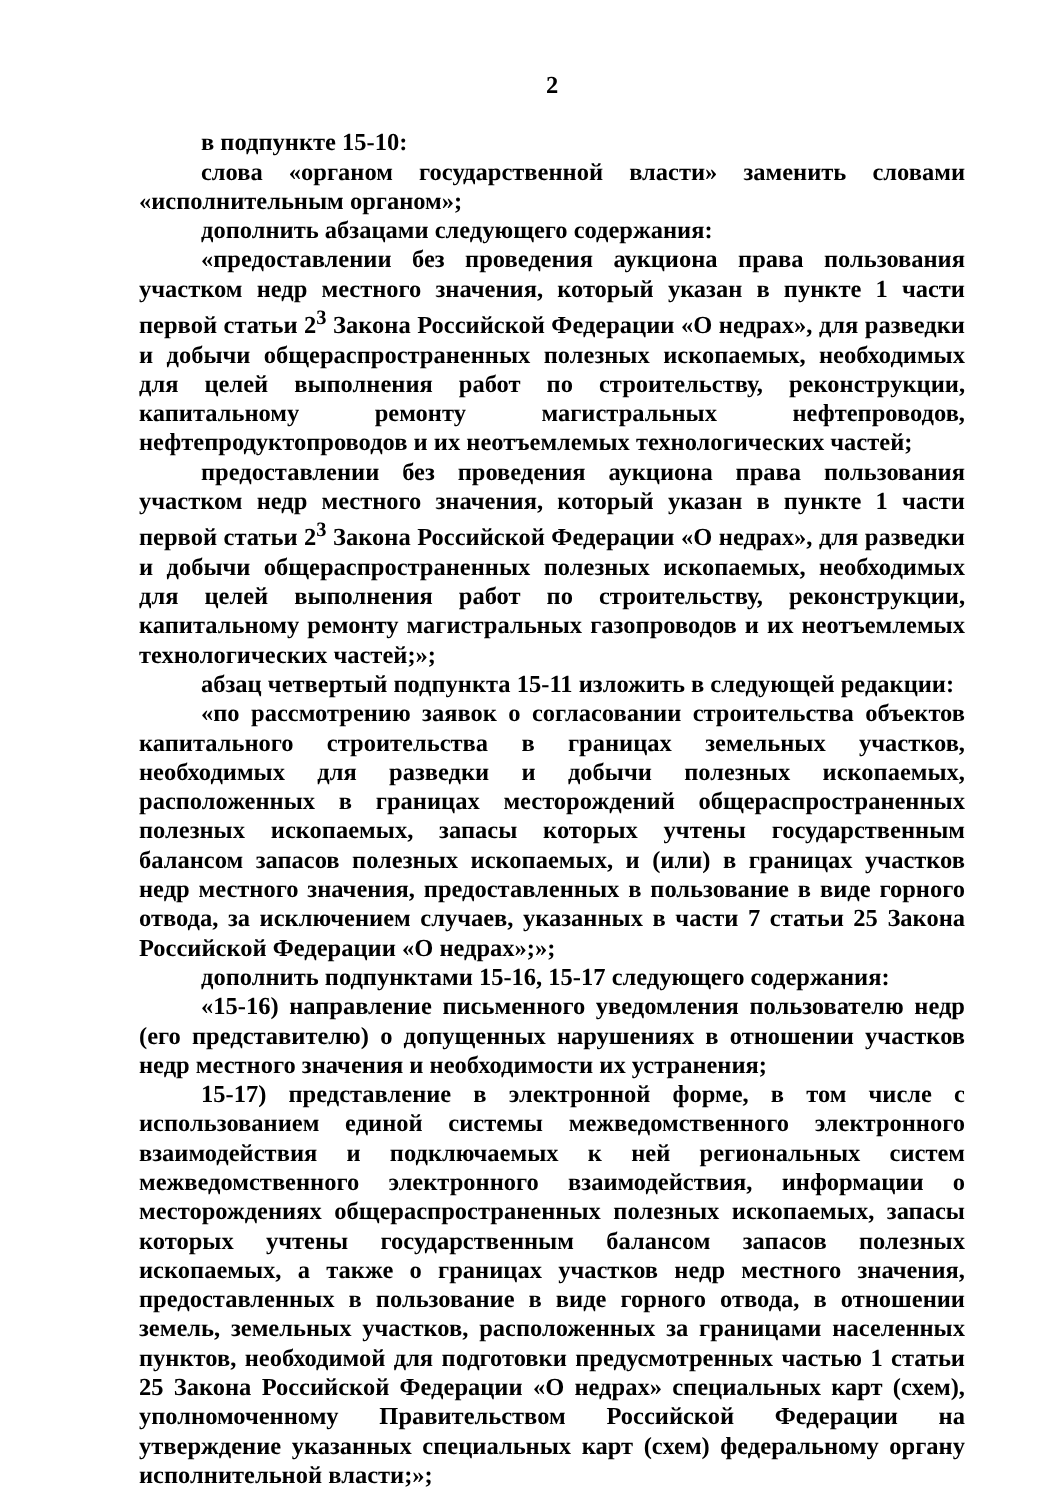2
в подпункте 15-10:
слова «органом государственной власти» заменить словами «исполнительным органом»;
дополнить абзацами следующего содержания:
«предоставлении без проведения аукциона права пользования участком недр местного значения, который указан в пункте 1 части первой статьи 2<sup>3</sup> Закона Российской Федерации «О недрах», для разведки и добычи общераспространенных полезных ископаемых, необходимых для целей выполнения работ по строительству, реконструкции, капитальному ремонту магистральных нефтепроводов, нефтепродуктопроводов и их неотъемлемых технологических частей;
предоставлении без проведения аукциона права пользования участком недр местного значения, который указан в пункте 1 части первой статьи 2<sup>3</sup> Закона Российской Федерации «О недрах», для разведки и добычи общераспространенных полезных ископаемых, необходимых для целей выполнения работ по строительству, реконструкции, капитальному ремонту магистральных газопроводов и их неотъемлемых технологических частей;»;
абзац четвертый подпункта 15-11 изложить в следующей редакции:
«по рассмотрению заявок о согласовании строительства объектов капитального строительства в границах земельных участков, необходимых для разведки и добычи полезных ископаемых, расположенных в границах месторождений общераспространенных полезных ископаемых, запасы которых учтены государственным балансом запасов полезных ископаемых, и (или) в границах участков недр местного значения, предоставленных в пользование в виде горного отвода, за исключением случаев, указанных в части 7 статьи 25 Закона Российской Федерации «О недрах»;»;
дополнить подпунктами 15-16, 15-17 следующего содержания:
«15-16) направление письменного уведомления пользователю недр (его представителю) о допущенных нарушениях в отношении участков недр местного значения и необходимости их устранения;
15-17) представление в электронной форме, в том числе с использованием единой системы межведомственного электронного взаимодействия и подключаемых к ней региональных систем межведомственного электронного взаимодействия, информации о месторождениях общераспространенных полезных ископаемых, запасы которых учтены государственным балансом запасов полезных ископаемых, а также о границах участков недр местного значения, предоставленных в пользование в виде горного отвода, в отношении земель, земельных участков, расположенных за границами населенных пунктов, необходимой для подготовки предусмотренных частью 1 статьи 25 Закона Российской Федерации «О недрах» специальных карт (схем), уполномоченному Правительством Российской Федерации на утверждение указанных специальных карт (схем) федеральному органу исполнительной власти;»;